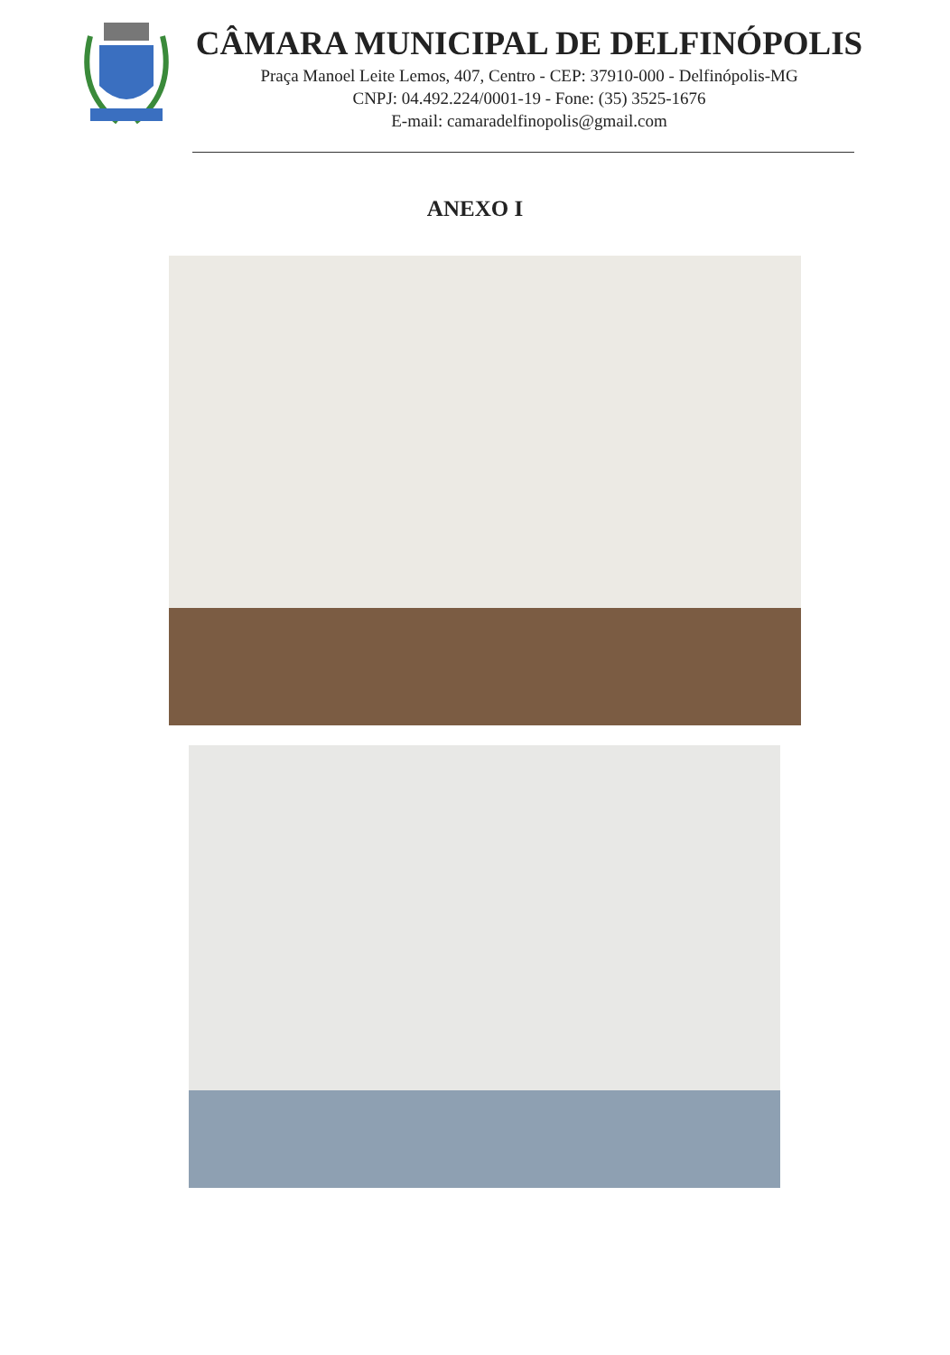CÂMARA MUNICIPAL DE DELFINÓPOLIS
Praça Manoel Leite Lemos, 407, Centro - CEP: 37910-000 - Delfinópolis-MG
CNPJ: 04.492.224/0001-19 - Fone: (35) 3525-1676
E-mail: camaradelfinopolis@gmail.com
ANEXO I